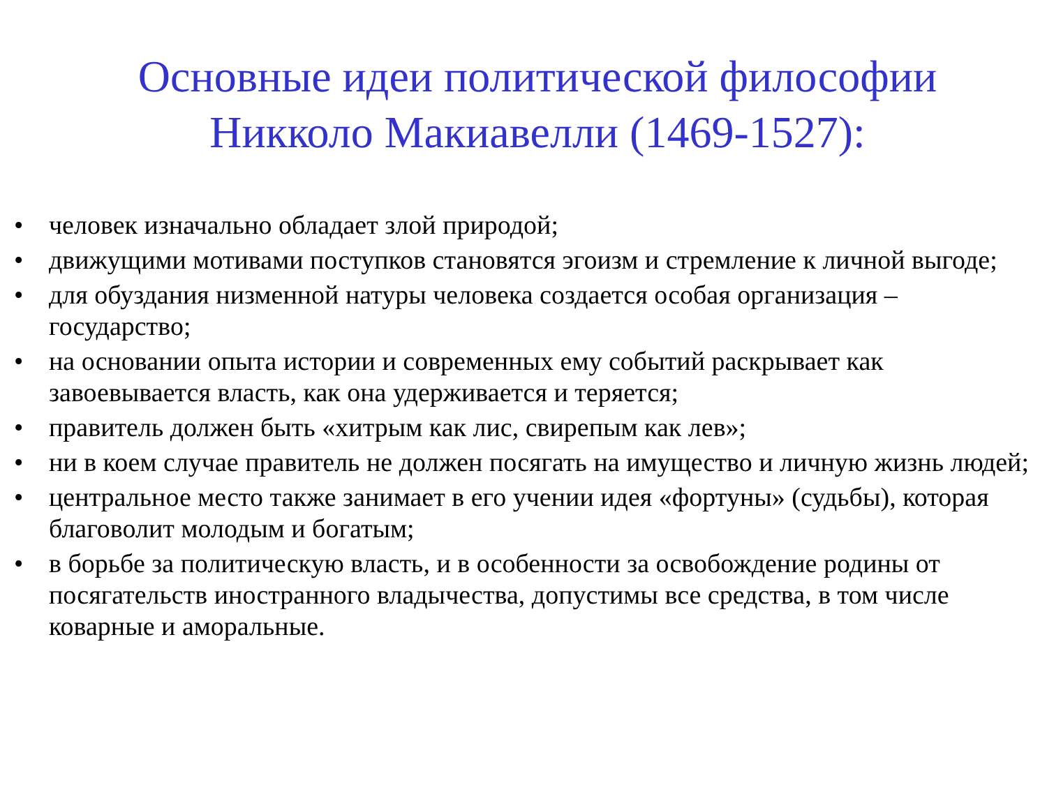Основные идеи политической философии
Никколо Макиавелли (1469-1527):
• человек изначально обладает злой природой;
• движущими мотивами поступков становятся эгоизм и стремление к личной выгоде;
• для обуздания низменной натуры человека создается особая организация – государство;
• на основании опыта истории и современных ему событий раскрывает как завоевывается власть, как она удерживается и теряется;
• правитель должен быть «хитрым как лис, свирепым как лев»;
• ни в коем случае правитель не должен посягать на имущество и личную жизнь людей;
• центральное место также занимает в его учении идея «фортуны» (судьбы), которая благоволит молодым и богатым;
• в борьбе за политическую власть, и в особенности за освобождение родины от посягательств иностранного владычества, допустимы все средства, в том числе коварные и аморальные.